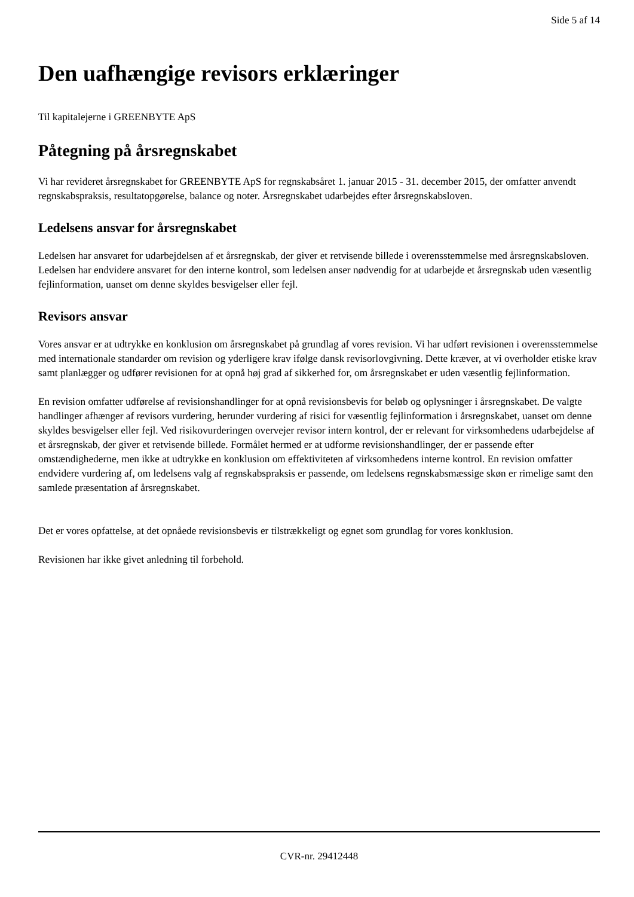Side 5 af 14
Den uafhængige revisors erklæringer
Til kapitalejerne i GREENBYTE ApS
Påtegning på årsregnskabet
Vi har revideret årsregnskabet for GREENBYTE ApS for regnskabsåret 1. januar 2015 - 31. december 2015, der omfatter anvendt regnskabspraksis, resultatopgørelse, balance og noter. Årsregnskabet udarbejdes efter årsregnskabsloven.
Ledelsens ansvar for årsregnskabet
Ledelsen har ansvaret for udarbejdelsen af et årsregnskab, der giver et retvisende billede i overensstemmelse med årsregnskabsloven. Ledelsen har endvidere ansvaret for den interne kontrol, som ledelsen anser nødvendig for at udarbejde et årsregnskab uden væsentlig fejlinformation, uanset om denne skyldes besvigelser eller fejl.
Revisors ansvar
Vores ansvar er at udtrykke en konklusion om årsregnskabet på grundlag af vores revision. Vi har udført revisionen i overensstemmelse med internationale standarder om revision og yderligere krav ifølge dansk revisorlovgivning. Dette kræver, at vi overholder etiske krav samt planlægger og udfører revisionen for at opnå høj grad af sikkerhed for, om årsregnskabet er uden væsentlig fejlinformation.
En revision omfatter udførelse af revisionshandlinger for at opnå revisionsbevis for beløb og oplysninger i årsregnskabet. De valgte handlinger afhænger af revisors vurdering, herunder vurdering af risici for væsentlig fejlinformation i årsregnskabet, uanset om denne skyldes besvigelser eller fejl. Ved risikovurderingen overvejer revisor intern kontrol, der er relevant for virksomhedens udarbejdelse af et årsregnskab, der giver et retvisende billede. Formålet hermed er at udforme revisionshandlinger, der er passende efter omstændighederne, men ikke at udtrykke en konklusion om effektiviteten af virksomhedens interne kontrol. En revision omfatter endvidere vurdering af, om ledelsens valg af regnskabspraksis er passende, om ledelsens regnskabsmæssige skøn er rimelige samt den samlede præsentation af årsregnskabet.
Det er vores opfattelse, at det opnåede revisionsbevis er tilstrækkeligt og egnet som grundlag for vores konklusion.
Revisionen har ikke givet anledning til forbehold.
CVR-nr. 29412448